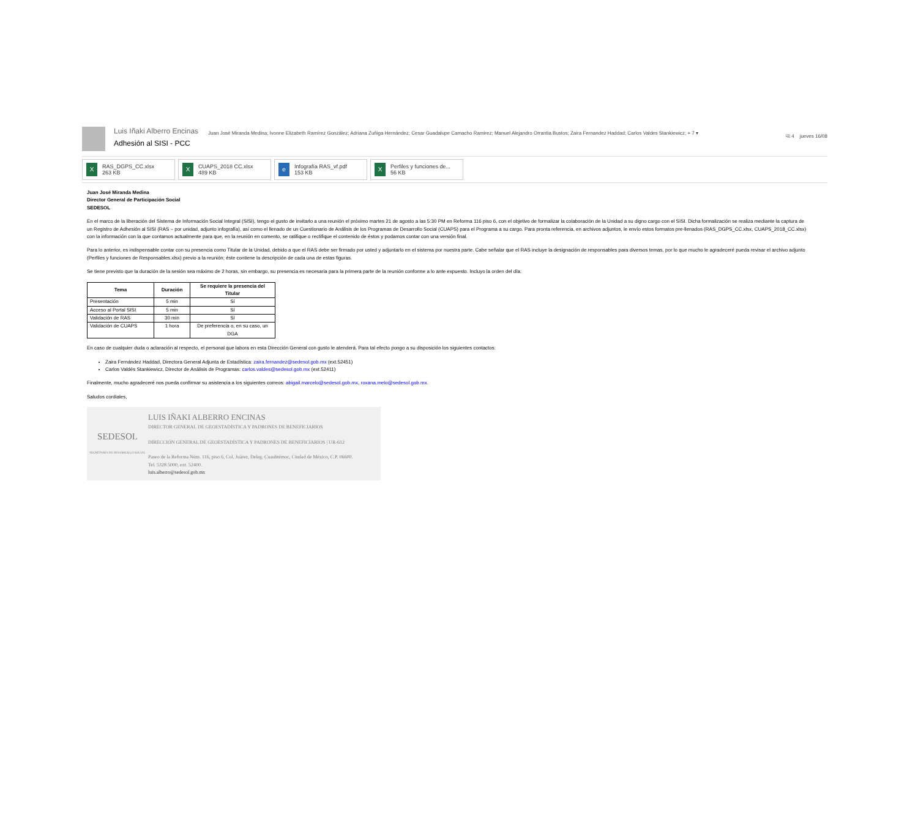Luis Iñaki Alberro Encinas
Adhesión al SISI - PCC
Juan José Miranda Medina; Ivonne Elizabeth Ramírez González; Adriana Zuñiga Hernández; Cesar Guadalupe Camacho Ramirez; Manuel Alejandro Orrantia Bustos; Zaira Fernandez Haddad; Carlos Valdes Stankiewicz; + 7 ▾
⎘ 4 jueves 16/08
X
RAS_DGPS_CC.xlsx
263 KB
X
CUAPS_2018 CC.xlsx
489 KB
e
Infografía RAS_vf.pdf
153 KB
X
Perfiles y funciones de...
56 KB
Juan José Miranda Medina
Director General de Participación Social
SEDESOL
En el marco de la liberación del Sistema de Información Social Integral (SISI), tengo el gusto de invitarlo a una reunión el próximo martes 21 de agosto a las 5:30 PM en Reforma 116 piso 6, con el objetivo de formalizar la colaboración de la Unidad a su digno cargo con el SISI. Dicha formalización se realiza mediante la captura de un Registro de Adhesión al SISI (RAS – por unidad, adjunto infografía), así como el llenado de un Cuestionario de Análisis de los Programas de Desarrollo Social (CUAPS) para el Programa a su cargo. Para pronta referencia, en archivos adjuntos, le envío estos formatos pre-llenados (RAS_DGPS_CC.xlsx, CUAPS_2018_CC.xlsx) con la información con la que contamos actualmente para que, en la reunión en comento, se ratifique o rectifique el contenido de éstos y podamos contar con una versión final.
Para lo anterior, es indispensable contar con su presencia como Titular de la Unidad, debido a que el RAS debe ser firmado por usted y adjuntarlo en el sistema por nuestra parte. Cabe señalar que el RAS incluye la designación de responsables para diversos temas, por lo que mucho le agradeceré pueda revisar el archivo adjunto (Perfiles y funciones de Responsables.xlsx) previo a la reunión; éste contiene la descripción de cada una de estas figuras.
Se tiene previsto que la duración de la sesión sea máximo de 2 horas, sin embargo, su presencia es necesaria para la primera parte de la reunión conforme a lo ante expuesto. Incluyo la orden del día:
| Tema | Duración | Se requiere la presencia del Titular |
| --- | --- | --- |
| Presentación | 5 min | Sí |
| Acceso al Portal SISI | 5 min | Sí |
| Validación de RAS | 30 min | Sí |
| Validación de CUAPS | 1 hora | De preferencia o, en su caso, un DGA |
En caso de cualquier duda o aclaración al respecto, el personal que labora en esta Dirección General con gusto le atenderá. Para tal efecto pongo a su disposición los siguientes contactos:
Zaira Fernández Haddad, Directora General Adjunta de Estadística: zaira.fernandez@sedesol.gob.mx (ext.52451)
Carlos Valdés Stankiewicz, Director de Análisis de Programas: carlos.valdes@sedesol.gob.mx (ext.52411)
Finalmente, mucho agradeceré nos pueda confirmar su asistencia a los siguientes correos: abigail.marcelo@sedesol.gob.mx, roxana.melo@sedesol.gob.mx.
Saludos cordiales,
SEDESOL
SECRETARÍA DE DESARROLLO SOCIAL
LUIS IÑAKI ALBERRO ENCINAS
DIRECTOR GENERAL DE GEOESTADÍSTICA Y PADRONES DE BENEFICIARIOS
DIRECCIÓN GENERAL DE GEOESTADÍSTICA Y PADRONES DE BENEFICIARIOS | UR-612
Paseo de la Reforma Núm. 116, piso 6, Col. Juárez, Deleg. Cuauhtémoc, Ciudad de México, C.P. 06600.
Tel. 5328 5000, ext. 52400.
luis.alberro@sedesol.gob.mx